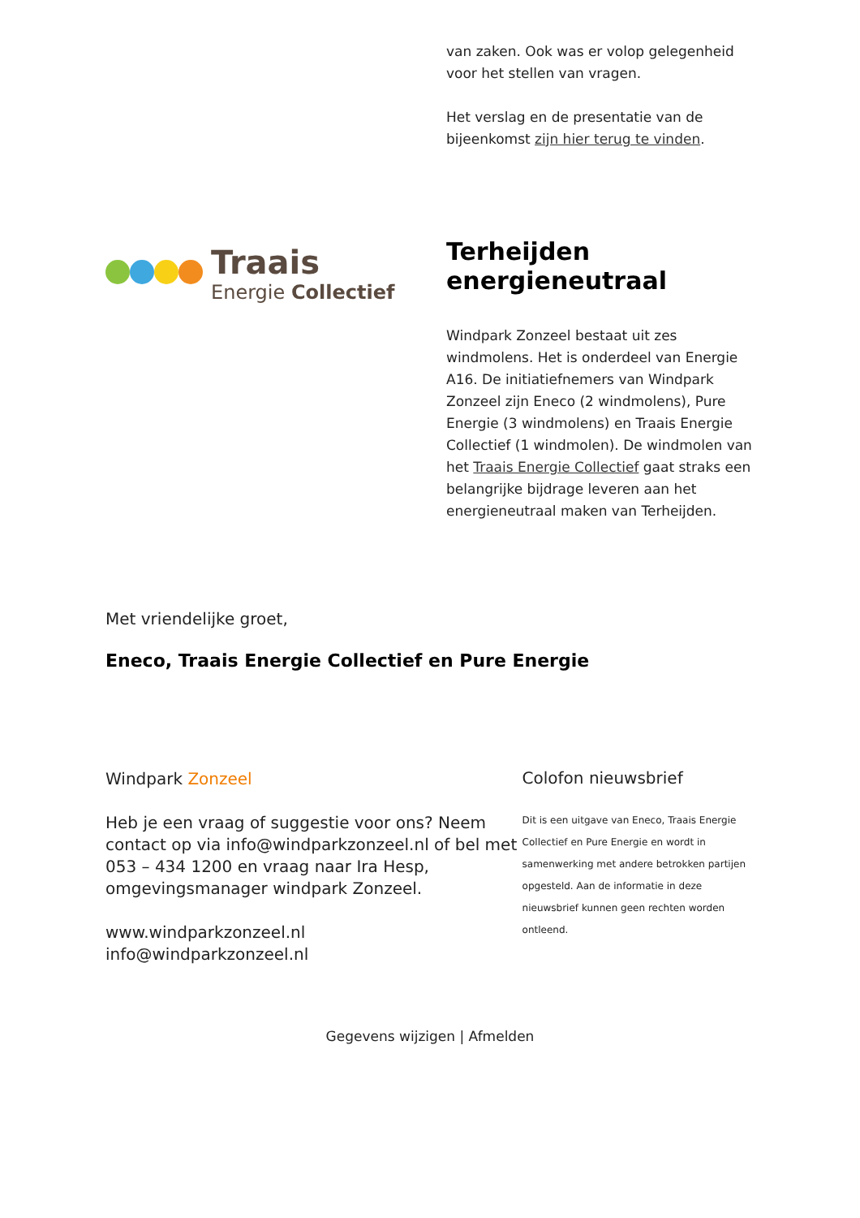van zaken. Ook was er volop gelegenheid voor het stellen van vragen.
Het verslag en de presentatie van de bijeenkomst zijn hier terug te vinden.
Traais
Energie Collectief
Terheijden energieneutraal
Windpark Zonzeel bestaat uit zes windmolens. Het is onderdeel van Energie A16. De initiatiefnemers van Windpark Zonzeel zijn Eneco (2 windmolens), Pure Energie (3 windmolens) en Traais Energie Collectief (1 windmolen). De windmolen van het Traais Energie Collectief gaat straks een belangrijke bijdrage leveren aan het energieneutraal maken van Terheijden.
Met vriendelijke groet,
Eneco, Traais Energie Collectief en Pure Energie
Windpark Zonzeel
Heb je een vraag of suggestie voor ons? Neem contact op via info@windparkzonzeel.nl of bel met 053 – 434 1200 en vraag naar Ira Hesp, omgevingsmanager windpark Zonzeel.
www.windparkzonzeel.nl
info@windparkzonzeel.nl
Colofon nieuwsbrief
Dit is een uitgave van Eneco, Traais Energie Collectief en Pure Energie en wordt in samenwerking met andere betrokken partijen opgesteld. Aan de informatie in deze nieuwsbrief kunnen geen rechten worden ontleend.
Gegevens wijzigen | Afmelden